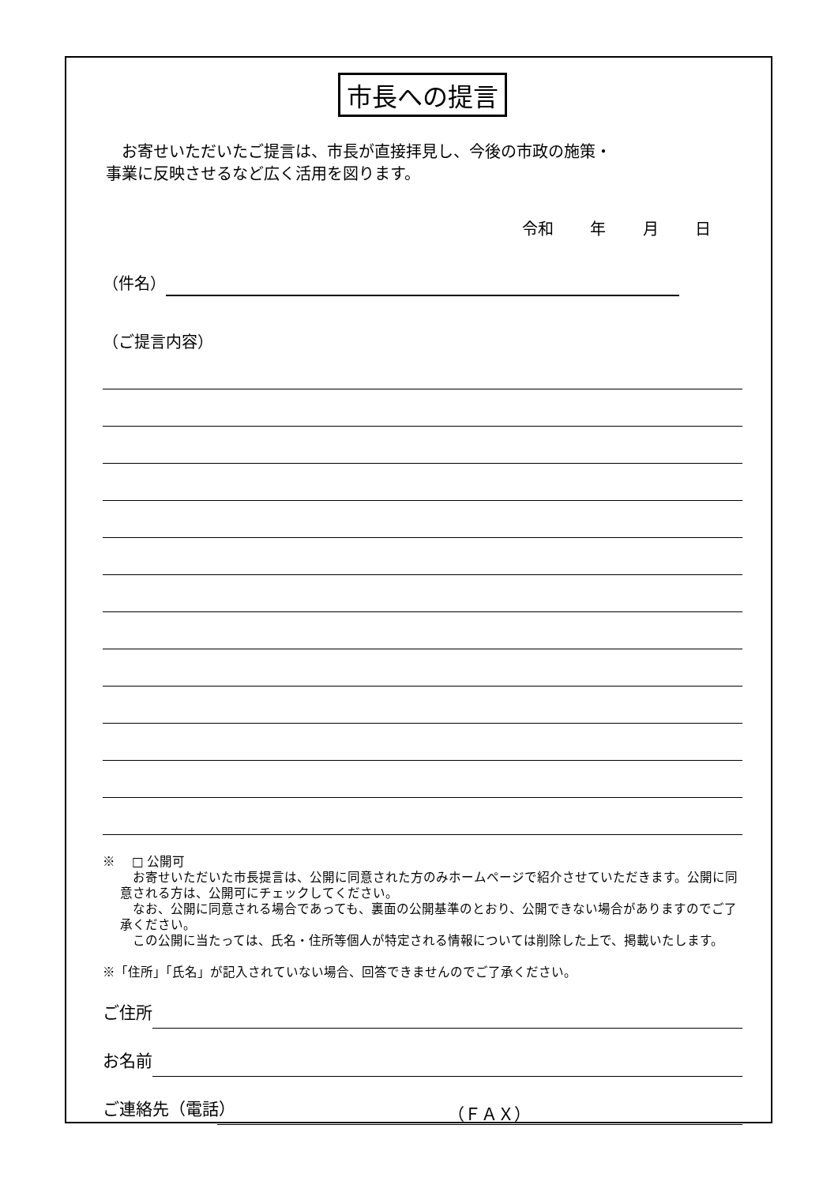市長への提言
　お寄せいただいたご提言は、市長が直接拝見し、今後の市政の施策・
事業に反映させるなど広く活用を図ります。
令和 年 月 日
（件名）
（ご提言内容）
※　 □ 公開可
　お寄せいただいた市長提言は、公開に同意された方のみホームページで紹介させていただきます。公開に同意される方は、公開可にチェックしてください。
　なお、公開に同意される場合であっても、裏面の公開基準のとおり、公開できない場合がありますのでご了承ください。
　この公開に当たっては、氏名・住所等個人が特定される情報については削除した上で、掲載いたします。
※「住所」「氏名」が記入されていない場合、回答できませんのでご了承ください。
ご住所
お名前
ご連絡先（電話）
（ＦＡＸ）